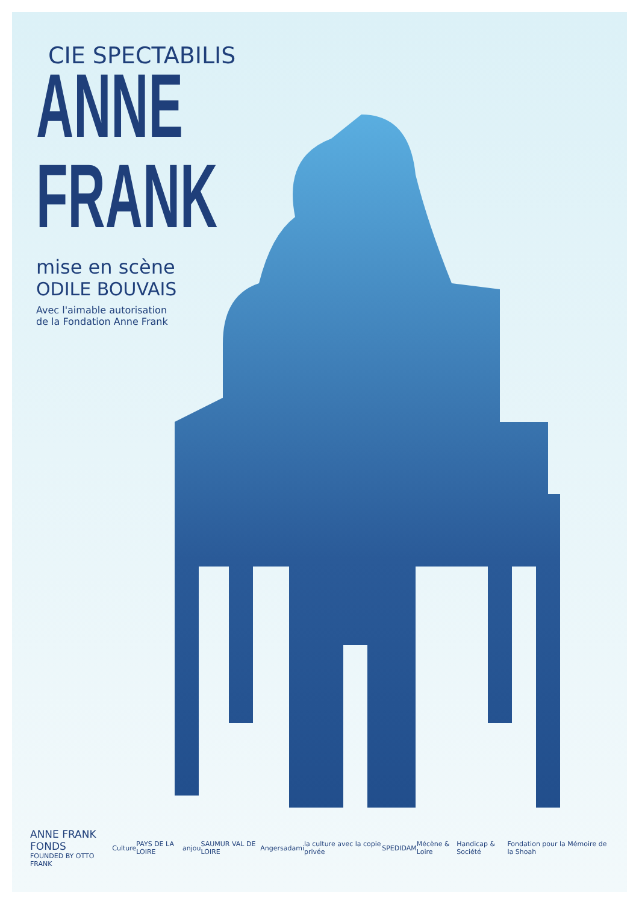CIE SPECTABILIS
ANNE
FRANK
mise en scène
ODILE BOUVAIS
Avec l'aimable autorisation
de la Fondation Anne Frank
ANNE FRANK FONDS
FOUNDED BY OTTO FRANK Culture PAYS DE LA LOIRE anjou SAUMUR VAL DE LOIRE Angers adami la culture avec la copie privée SPEDIDAM Mécène & Loire Handicap & Société Fondation pour la Mémoire de la Shoah